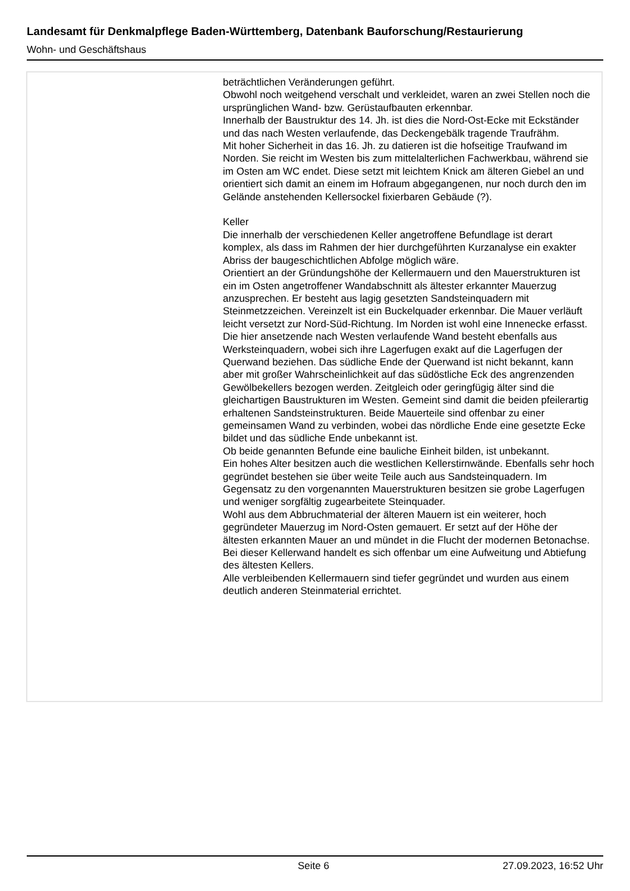Landesamt für Denkmalpflege Baden-Württemberg, Datenbank Bauforschung/Restaurierung
Wohn- und Geschäftshaus
beträchtlichen Veränderungen geführt.
Obwohl noch weitgehend verschalt und verkleidet, waren an zwei Stellen noch die ursprünglichen Wand- bzw. Gerüstaufbauten erkennbar.
Innerhalb der Baustruktur des 14. Jh. ist dies die Nord-Ost-Ecke mit Eckständer und das nach Westen verlaufende, das Deckengebälk tragende Traufrähm.
Mit hoher Sicherheit in das 16. Jh. zu datieren ist die hofseitige Traufwand im Norden. Sie reicht im Westen bis zum mittelalterlichen Fachwerkbau, während sie im Osten am WC endet. Diese setzt mit leichtem Knick am älteren Giebel an und orientiert sich damit an einem im Hofraum abgegangenen, nur noch durch den im Gelände anstehenden Kellersockel fixierbaren Gebäude (?).
Keller
Die innerhalb der verschiedenen Keller angetroffene Befundlage ist derart komplex, als dass im Rahmen der hier durchgeführten Kurzanalyse ein exakter Abriss der baugeschichtlichen Abfolge möglich wäre.
Orientiert an der Gründungshöhe der Kellermauern und den Mauerstrukturen ist ein im Osten angetroffener Wandabschnitt als ältester erkannter Mauerzug anzusprechen. Er besteht aus lagig gesetzten Sandsteinquadern mit Steinmetzzeichen. Vereinzelt ist ein Buckelquader erkennbar. Die Mauer verläuft leicht versetzt zur Nord-Süd-Richtung. Im Norden ist wohl eine Innenecke erfasst. Die hier ansetzende nach Westen verlaufende Wand besteht ebenfalls aus Werksteinquadern, wobei sich ihre Lagerfugen exakt auf die Lagerfugen der Querwand beziehen. Das südliche Ende der Querwand ist nicht bekannt, kann aber mit großer Wahrscheinlichkeit auf das südöstliche Eck des angrenzenden Gewölbekellers bezogen werden. Zeitgleich oder geringfügig älter sind die gleichartigen Baustrukturen im Westen. Gemeint sind damit die beiden pfeilerartig erhaltenen Sandsteinstrukturen. Beide Mauerteile sind offenbar zu einer gemeinsamen Wand zu verbinden, wobei das nördliche Ende eine gesetzte Ecke bildet und das südliche Ende unbekannt ist.
Ob beide genannten Befunde eine bauliche Einheit bilden, ist unbekannt.
Ein hohes Alter besitzen auch die westlichen Kellerstirnwände. Ebenfalls sehr hoch gegründet bestehen sie über weite Teile auch aus Sandsteinquadern. Im Gegensatz zu den vorgenannten Mauerstrukturen besitzen sie grobe Lagerfugen und weniger sorgfältig zugearbeitete Steinquader.
Wohl aus dem Abbruchmaterial der älteren Mauern ist ein weiterer, hoch gegründeter Mauerzug im Nord-Osten gemauert. Er setzt auf der Höhe der ältesten erkannten Mauer an und mündet in die Flucht der modernen Betonachse. Bei dieser Kellerwand handelt es sich offenbar um eine Aufweitung und Abtiefung des ältesten Kellers.
Alle verbleibenden Kellermauern sind tiefer gegründet und wurden aus einem deutlich anderen Steinmaterial errichtet.
Seite 6 27.09.2023, 16:52 Uhr